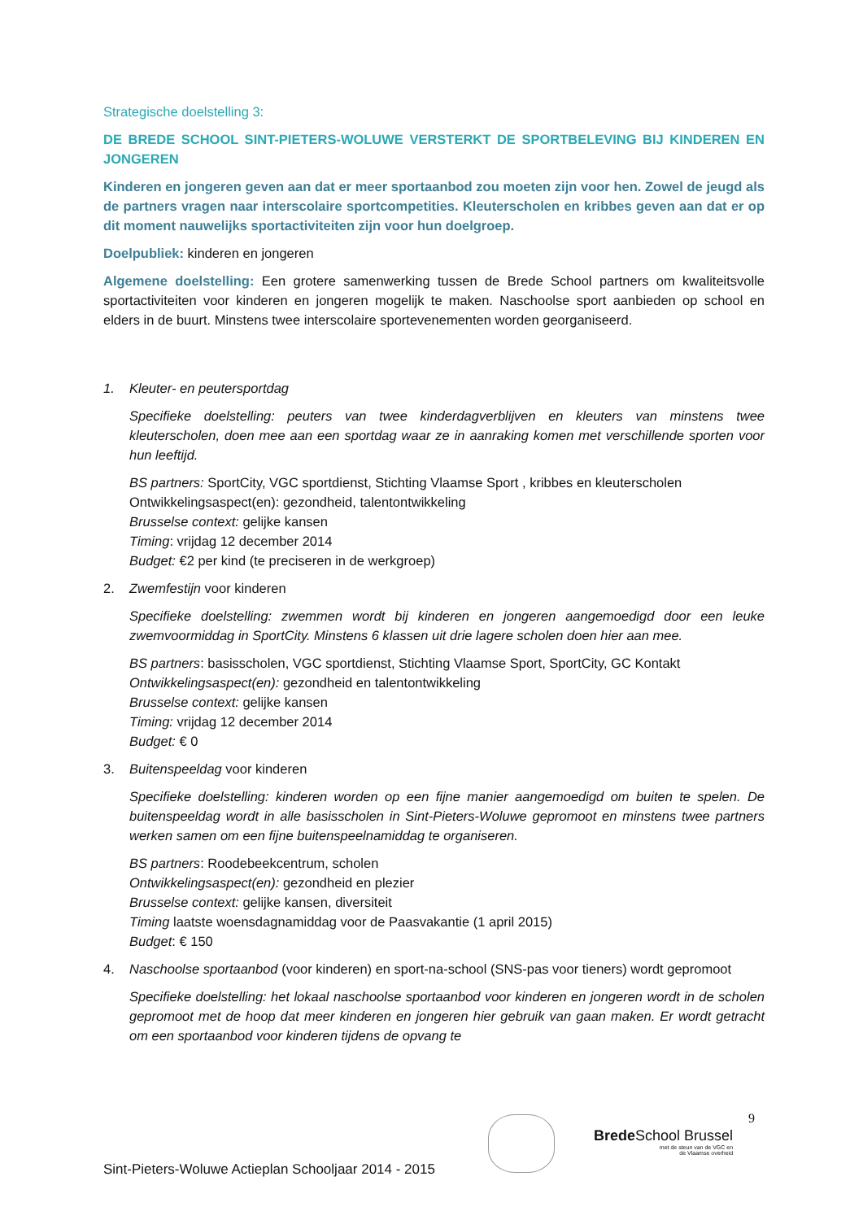Strategische doelstelling 3:
DE BREDE SCHOOL SINT-PIETERS-WOLUWE VERSTERKT DE SPORTBELEVING BIJ KINDEREN EN JONGEREN
Kinderen en jongeren geven aan dat er meer sportaanbod zou moeten zijn voor hen. Zowel de jeugd als de partners vragen naar interscolaire sportcompetities. Kleuterscholen en kribbes geven aan dat er op dit moment nauwelijks sportactiviteiten zijn voor hun doelgroep.
Doelpubliek: kinderen en jongeren
Algemene doelstelling: Een grotere samenwerking tussen de Brede School partners om kwaliteitsvolle sportactiviteiten voor kinderen en jongeren mogelijk te maken. Naschoolse sport aanbieden op school en elders in de buurt. Minstens twee interscolaire sportevenementen worden georganiseerd.
1. Kleuter- en peutersportdag
Specifieke doelstelling: peuters van twee kinderdagverblijven en kleuters van minstens twee kleuterscholen, doen mee aan een sportdag waar ze in aanraking komen met verschillende sporten voor hun leeftijd.
BS partners: SportCity, VGC sportdienst, Stichting Vlaamse Sport , kribbes en kleuterscholen
Ontwikkelingsaspect(en): gezondheid, talentontwikkeling
Brusselse context: gelijke kansen
Timing: vrijdag 12 december 2014
Budget: €2 per kind (te preciseren in de werkgroep)
2. Zwemfestijn voor kinderen
Specifieke doelstelling: zwemmen wordt bij kinderen en jongeren aangemoedigd door een leuke zwemvoormiddag in SportCity. Minstens 6 klassen uit drie lagere scholen doen hier aan mee.
BS partners: basisscholen, VGC sportdienst, Stichting Vlaamse Sport, SportCity, GC Kontakt
Ontwikkelingsaspect(en): gezondheid en talentontwikkeling
Brusselse context: gelijke kansen
Timing: vrijdag 12 december 2014
Budget: € 0
3. Buitenspeeldag voor kinderen
Specifieke doelstelling: kinderen worden op een fijne manier aangemoedigd om buiten te spelen. De buitenspeeldag wordt in alle basisscholen in Sint-Pieters-Woluwe gepromoot en minstens twee partners werken samen om een fijne buitenspeelnamiddag te organiseren.
BS partners: Roodebeekcentrum, scholen
Ontwikkelingsaspect(en): gezondheid en plezier
Brusselse context: gelijke kansen, diversiteit
Timing laatste woensdagnamiddag voor de Paasvakantie (1 april 2015)
Budget: € 150
4. Naschoolse sportaanbod (voor kinderen) en sport-na-school (SNS-pas voor tieners) wordt gepromoot
Specifieke doelstelling: het lokaal naschoolse sportaanbod voor kinderen en jongeren wordt in de scholen gepromoot met de hoop dat meer kinderen en jongeren hier gebruik van gaan maken. Er wordt getracht om een sportaanbod voor kinderen tijdens de opvang te
9
Brede School Brussel
met de steun van de VGC en
de Vlaamse overheid
Sint-Pieters-Woluwe Actieplan Schooljaar 2014 - 2015